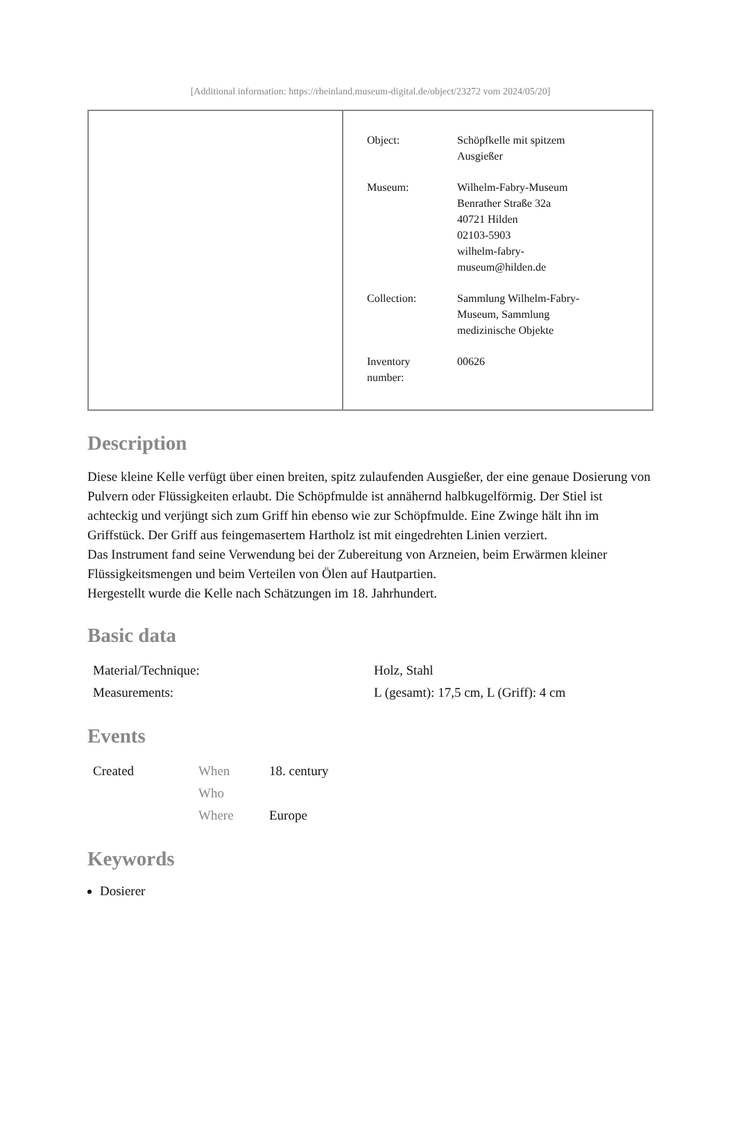[Additional information: https://rheinland.museum-digital.de/object/23272 vom 2024/05/20]
| Object: | Schöpfkelle mit spitzem Ausgießer |
| Museum: | Wilhelm-Fabry-Museum Benrather Straße 32a 40721 Hilden 02103-5903 wilhelm-fabry- museum@hilden.de |
| Collection: | Sammlung Wilhelm-Fabry- Museum, Sammlung medizinische Objekte |
| Inventory number: | 00626 |
Description
Diese kleine Kelle verfügt über einen breiten, spitz zulaufenden Ausgießer, der eine genaue Dosierung von Pulvern oder Flüssigkeiten erlaubt. Die Schöpfmulde ist annähernd halbkugelförmig. Der Stiel ist achteckig und verjüngt sich zum Griff hin ebenso wie zur Schöpfmulde. Eine Zwinge hält ihn im Griffstück. Der Griff aus feingemasertem Hartholz ist mit eingedrehten Linien verziert.
Das Instrument fand seine Verwendung bei der Zubereitung von Arzneien, beim Erwärmen kleiner Flüssigkeitsmengen und beim Verteilen von Ölen auf Hautpartien.
Hergestellt wurde die Kelle nach Schätzungen im 18. Jahrhundert.
Basic data
| Material/Technique: | Holz, Stahl |
| Measurements: | L (gesamt): 17,5 cm, L (Griff): 4 cm |
Events
| Created | When | 18. century |
| | Who | |
| | Where | Europe |
Keywords
Dosierer